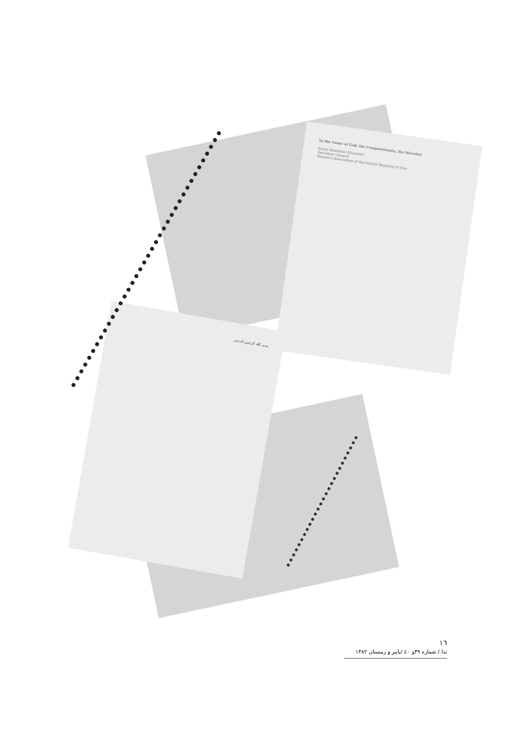In the Name of God, the Compassionate, the Merciful
Zahra Mostafavi Khomeini
Secretary General
Women's Association of the Islamic Republic of Iran
بسم الله الرحمن الرحيم
١٦
ندا / شماره ٣٩و ٤٠ /پاییز و زمستان ١٣٨٢